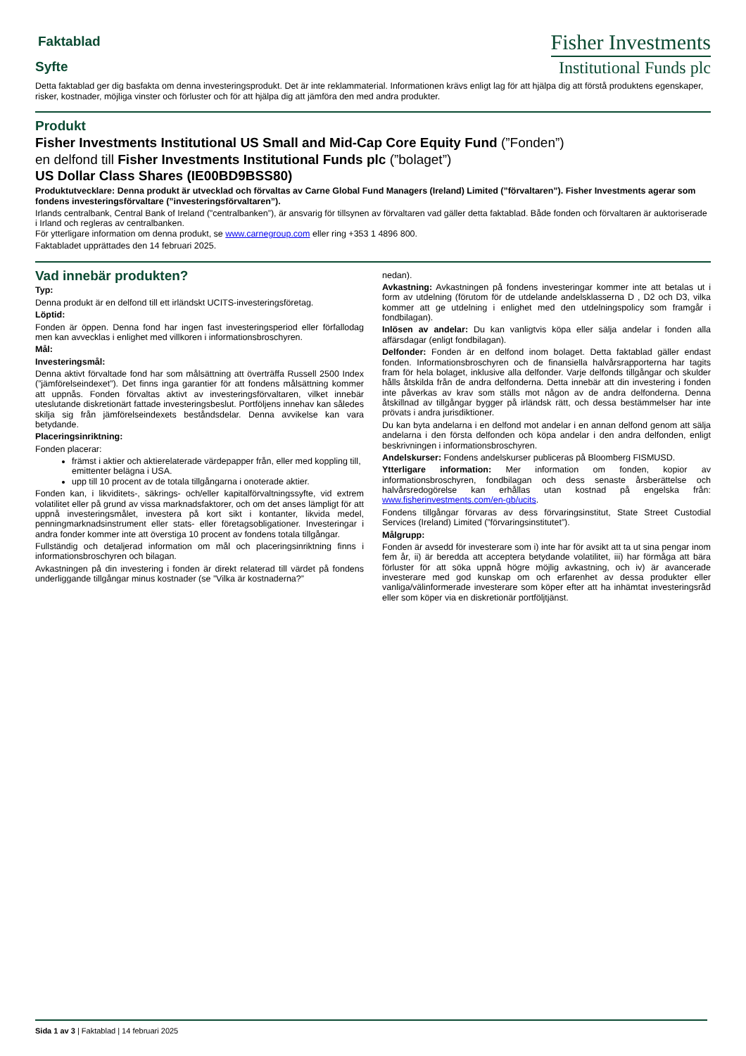Faktablad
Syfte
Fisher Investments
Institutional Funds plc
Detta faktablad ger dig basfakta om denna investeringsprodukt. Det är inte reklammaterial. Informationen krävs enligt lag för att hjälpa dig att förstå produktens egenskaper, risker, kostnader, möjliga vinster och förluster och för att hjälpa dig att jämföra den med andra produkter.
Produkt
Fisher Investments Institutional US Small and Mid-Cap Core Equity Fund (”Fonden”)
en delfond till Fisher Investments Institutional Funds plc (”bolaget”)
US Dollar Class Shares (IE00BD9BSS80)
Produktutvecklare: Denna produkt är utvecklad och förvaltas av Carne Global Fund Managers (Ireland) Limited (”förvaltaren”). Fisher Investments agerar som fondens investeringsförvaltare (”investeringsförvaltaren”).
Irlands centralbank, Central Bank of Ireland (”centralbanken”), är ansvarig för tillsynen av förvaltaren vad gäller detta faktablad. Både fonden och förvaltaren är auktoriserade i Irland och regleras av centralbanken.
För ytterligare information om denna produkt, se www.carnegroup.com eller ring +353 1 4896 800.
Faktabladet upprättades den 14 februari 2025.
Vad innebär produkten?
Typ:
Denna produkt är en delfond till ett irländskt UCITS-investeringsföretag.
Löptid:
Fonden är öppen. Denna fond har ingen fast investeringsperiod eller förfallodag men kan avvecklas i enlighet med villkoren i informationsbroschyren.
Mål:
Investeringsmål:
Denna aktivt förvaltade fond har som målsättning att överträffa Russell 2500 Index (”jämförelseindexet”). Det finns inga garantier för att fondens målsättning kommer att uppnås. Fonden förvaltas aktivt av investeringsförvaltaren, vilket innebär uteslutande diskretionärt fattade investeringsbeslut. Portföljens innehav kan således skilja sig från jämförelseindexets beståndsdelar. Denna avvikelse kan vara betydande.
Placeringsinriktning:
Fonden placerar:
främst i aktier och aktierelaterade värdepapper från, eller med koppling till, emittenter belägna i USA.
upp till 10 procent av de totala tillgångarna i onoterade aktier.
Fonden kan, i likviditets-, säkrings- och/eller kapitalförvaltningssyfte, vid extrem volatilitet eller på grund av vissa marknadsfaktorer, och om det anses lämpligt för att uppnå investeringsmålet, investera på kort sikt i kontanter, likvida medel, penningmarknadsinstrument eller stats- eller företagsobligationer. Investeringar i andra fonder kommer inte att överstiga 10 procent av fondens totala tillgångar.
Fullständig och detaljerad information om mål och placeringsinriktning finns i informationsbroschyren och bilagan.
Avkastningen på din investering i fonden är direkt relaterad till värdet på fondens underliggande tillgångar minus kostnader (se ”Vilka är kostnaderna?”
nedan).
Avkastning: Avkastningen på fondens investeringar kommer inte att betalas ut i form av utdelning (förutom för de utdelande andelsklasserna D , D2 och D3, vilka kommer att ge utdelning i enlighet med den utdelningspolicy som framgår i fondbilagan).
Inlösen av andelar: Du kan vanligtvis köpa eller sälja andelar i fonden alla affärsdagar (enligt fondbilagan).
Delfonder: Fonden är en delfond inom bolaget. Detta faktablad gäller endast fonden. Informationsbroschyren och de finansiella halvårsrapporterna har tagits fram för hela bolaget, inklusive alla delfonder. Varje delfonds tillgångar och skulder hålls åtskilda från de andra delfonderna. Detta innebär att din investering i fonden inte påverkas av krav som ställs mot någon av de andra delfonderna. Denna åtskillnad av tillgångar bygger på irländsk rätt, och dessa bestämmelser har inte prövats i andra jurisdiktioner.
Du kan byta andelarna i en delfond mot andelar i en annan delfond genom att sälja andelarna i den första delfonden och köpa andelar i den andra delfonden, enligt beskrivningen i informationsbroschyren.
Andelskurser: Fondens andelskurser publiceras på Bloomberg FISMUSD.
Ytterligare information: Mer information om fonden, kopior av informationsbroschyren, fondbilagan och dess senaste årsberättelse och halvårsredogörelse kan erhållas utan kostnad på engelska från: www.fisherinvestments.com/en-gb/ucits.
Fondens tillgångar förvaras av dess förvaringsinstitut, State Street Custodial Services (Ireland) Limited (”förvaringsinstitutet”).
Målgrupp:
Fonden är avsedd för investerare som i) inte har för avsikt att ta ut sina pengar inom fem år, ii) är beredda att acceptera betydande volatilitet, iii) har förmåga att bära förluster för att söka uppnå högre möjlig avkastning, och iv) är avancerade investerare med god kunskap om och erfarenhet av dessa produkter eller vanliga/välinformerade investerare som köper efter att ha inhämtat investeringsråd eller som köper via en diskretionär portföljtjänst.
Sida 1 av 3 | Faktablad | 14 februari 2025